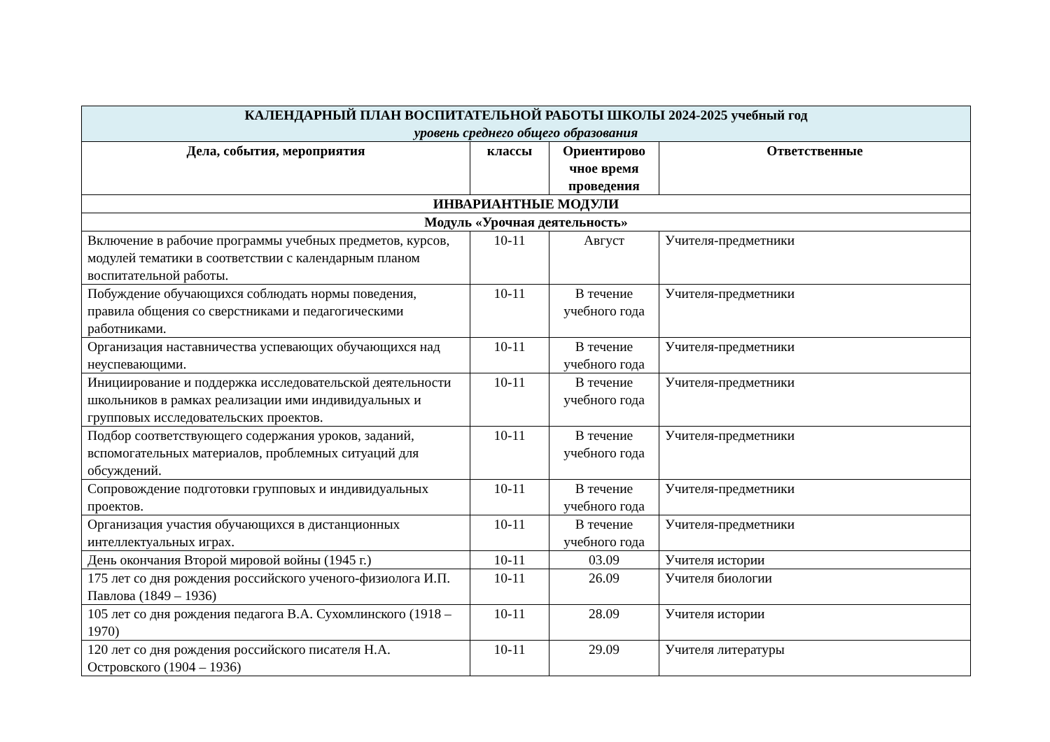| КАЛЕНДАРНЫЙ ПЛАН ВОСПИТАТЕЛЬНОЙ РАБОТЫ ШКОЛЫ 2024-2025 учебный год уровень среднего общего образования | | | |
| --- | --- | --- | --- |
| Дела, события, мероприятия | классы | Ориентирово чное время проведения | Ответственные |
| ИНВАРИАНТНЫЕ МОДУЛИ | | | |
| Модуль «Урочная деятельность» | | | |
| Включение в рабочие программы учебных предметов, курсов, модулей тематики в соответствии с календарным планом воспитательной работы. | 10-11 | Август | Учителя-предметники |
| Побуждение обучающихся соблюдать нормы поведения, правила общения со сверстниками и педагогическими работниками. | 10-11 | В течение учебного года | Учителя-предметники |
| Организация наставничества успевающих обучающихся над неуспевающими. | 10-11 | В течение учебного года | Учителя-предметники |
| Инициирование и поддержка исследовательской деятельности школьников в рамках реализации ими индивидуальных и групповых исследовательских проектов. | 10-11 | В течение учебного года | Учителя-предметники |
| Подбор соответствующего содержания уроков, заданий, вспомогательных материалов, проблемных ситуаций для обсуждений. | 10-11 | В течение учебного года | Учителя-предметники |
| Сопровождение подготовки групповых и индивидуальных проектов. | 10-11 | В течение учебного года | Учителя-предметники |
| Организация участия обучающихся в дистанционных интеллектуальных играх. | 10-11 | В течение учебного года | Учителя-предметники |
| День окончания Второй мировой войны (1945 г.) | 10-11 | 03.09 | Учителя истории |
| 175 лет со дня рождения российского ученого-физиолога И.П. Павлова (1849 – 1936) | 10-11 | 26.09 | Учителя биологии |
| 105 лет со дня рождения педагога В.А. Сухомлинского (1918 – 1970) | 10-11 | 28.09 | Учителя истории |
| 120 лет со дня рождения российского писателя Н.А. Островского (1904 – 1936) | 10-11 | 29.09 | Учителя литературы |